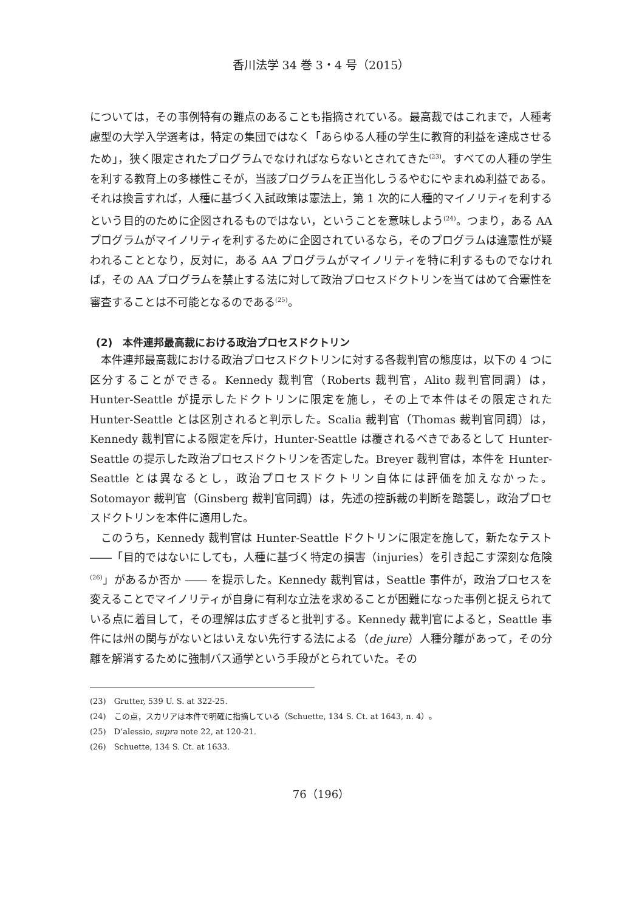香川法学 34 巻 3・4 号（2015）
については，その事例特有の難点のあることも指摘されている。最高裁ではこれまで，人種考慮型の大学入学選考は，特定の集団ではなく「あらゆる人種の学生に教育的利益を達成させるため」，狭く限定されたプログラムでなければならないとされてきた<sup>(23)</sup>。すべての人種の学生を利する教育上の多様性こそが，当該プログラムを正当化しうるやむにやまれぬ利益である。それは換言すれば，人種に基づく入試政策は憲法上，第 1 次的に人種的マイノリティを利するという目的のために企図されるものではない，ということを意味しよう<sup>(24)</sup>。つまり，ある AA プログラムがマイノリティを利するために企図されているなら，そのプログラムは違憲性が疑われることとなり，反対に，ある AA プログラムがマイノリティを特に利するものでなければ，その AA プログラムを禁止する法に対して政治プロセスドクトリンを当てはめて合憲性を審査することは不可能となるのである<sup>(25)</sup>。
(2)　本件連邦最高裁における政治プロセスドクトリン
本件連邦最高裁における政治プロセスドクトリンに対する各裁判官の態度は，以下の 4 つに区分することができる。Kennedy 裁判官（Roberts 裁判官，Alito 裁判官同調）は，Hunter-Seattle が提示したドクトリンに限定を施し，その上で本件はその限定された Hunter-Seattle とは区別されると判示した。Scalia 裁判官（Thomas 裁判官同調）は，Kennedy 裁判官による限定を斥け，Hunter-Seattle は覆されるべきであるとして Hunter-Seattle の提示した政治プロセスドクトリンを否定した。Breyer 裁判官は，本件を Hunter-Seattle とは異なるとし，政治プロセスドクトリン自体には評価を加えなかった。Sotomayor 裁判官（Ginsberg 裁判官同調）は，先述の控訴裁の判断を踏襲し，政治プロセスドクトリンを本件に適用した。
このうち，Kennedy 裁判官は Hunter-Seattle ドクトリンに限定を施して，新たなテスト ――「目的ではないにしても，人種に基づく特定の損害（injuries）を引き起こす深刻な危険<sup>(26)</sup>」があるか否か ―― を提示した。Kennedy 裁判官は，Seattle 事件が，政治プロセスを変えることでマイノリティが自身に有利な立法を求めることが困難になった事例と捉えられている点に着目して，その理解は広すぎると批判する。Kennedy 裁判官によると，Seattle 事件には州の関与がないとはいえない先行する法による（de jure）人種分離があって，その分離を解消するために強制バス通学という手段がとられていた。その
(23)　Grutter, 539 U. S. at 322-25.
(24)　この点，スカリアは本件で明確に指摘している（Schuette, 134 S. Ct. at 1643, n. 4）。
(25)　D’alessio, supra note 22, at 120-21.
(26)　Schuette, 134 S. Ct. at 1633.
76（196）